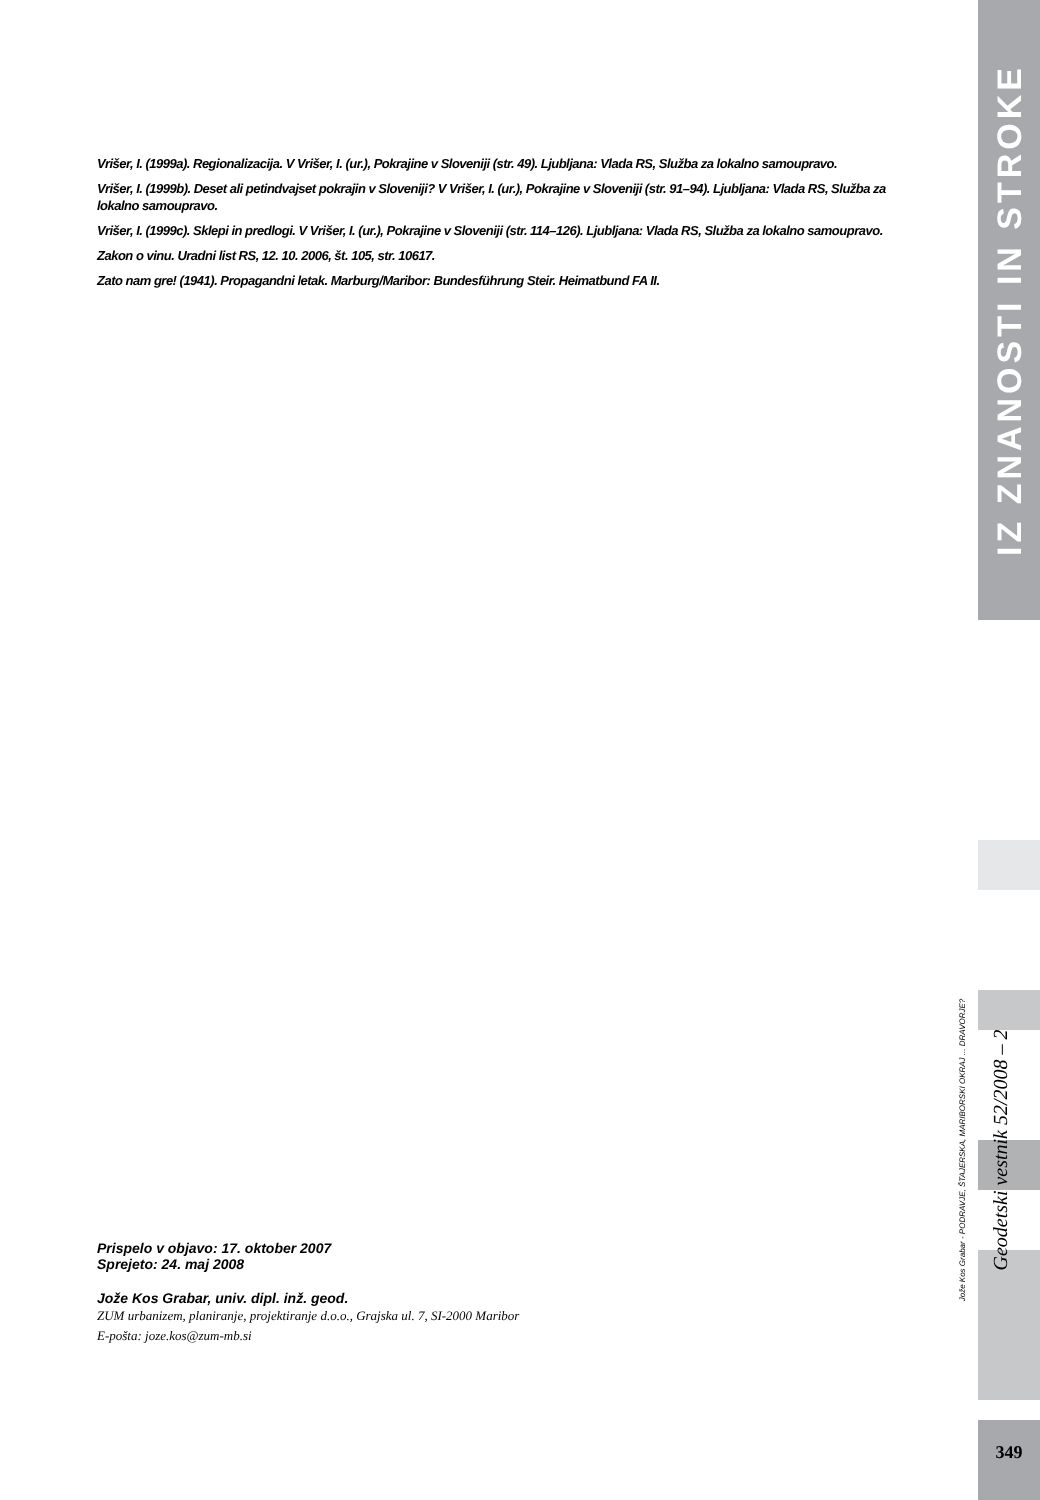Vrišer, I. (1999a). Regionalizacija. V Vrišer, I. (ur.), Pokrajine v Sloveniji (str. 49). Ljubljana: Vlada RS, Služba za lokalno samoupravo.
Vrišer, I. (1999b). Deset ali petindvajset pokrajin v Sloveniji? V Vrišer, I. (ur.), Pokrajine v Sloveniji (str. 91–94). Ljubljana: Vlada RS, Služba za lokalno samoupravo.
Vrišer, I. (1999c). Sklepi in predlogi. V Vrišer, I. (ur.), Pokrajine v Sloveniji (str. 114–126). Ljubljana: Vlada RS, Služba za lokalno samoupravo.
Zakon o vinu. Uradni list RS, 12. 10. 2006, št. 105, str. 10617.
Zato nam gre! (1941). Propagandni letak. Marburg/Maribor: Bundesführung Steir. Heimatbund FA II.
Prispelo v objavo: 17. oktober 2007
Sprejeto: 24. maj 2008
Jože Kos Grabar, univ. dipl. inž. geod.
ZUM urbanizem, planiranje, projektiranje d.o.o., Grajska ul. 7, SI-2000 Maribor
E-pošta: joze.kos@zum-mb.si
IZ ZNANOSTI IN STROKE
Geodetski vestnik 52/2008 – 2
Jože Kos Grabar - PODRAVJE, ŠTAJERSKA, MARIBORSKI OKRAJ ... DRAVORJE?
349